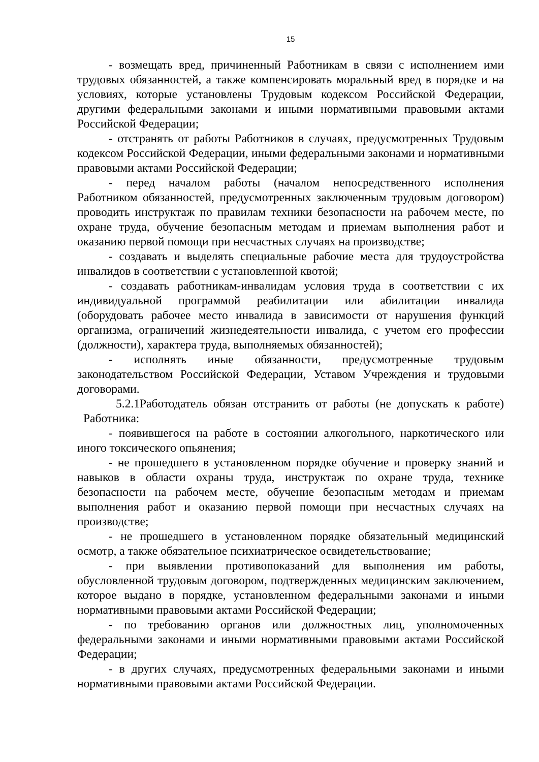15
- возмещать вред, причиненный Работникам в связи с исполнением ими трудовых обязанностей, а также компенсировать моральный вред в порядке и на условиях, которые установлены Трудовым кодексом Российской Федерации, другими федеральными законами и иными нормативными правовыми актами Российской Федерации;
- отстранять от работы Работников в случаях, предусмотренных Трудовым кодексом Российской Федерации, иными федеральными законами и нормативными правовыми актами Российской Федерации;
- перед началом работы (началом непосредственного исполнения Работником обязанностей, предусмотренных заключенным трудовым договором) проводить инструктаж по правилам техники безопасности на рабочем месте, по охране труда, обучение безопасным методам и приемам выполнения работ и оказанию первой помощи при несчастных случаях на производстве;
- создавать и выделять специальные рабочие места для трудоустройства инвалидов в соответствии с установленной квотой;
- создавать работникам-инвалидам условия труда в соответствии с их индивидуальной программой реабилитации или абилитации инвалида (оборудовать рабочее место инвалида в зависимости от нарушения функций организма, ограничений жизнедеятельности инвалида, с учетом его профессии (должности), характера труда, выполняемых обязанностей);
- исполнять иные обязанности, предусмотренные трудовым законодательством Российской Федерации, Уставом Учреждения и трудовыми договорами.
5.2.1Работодатель обязан отстранить от работы (не допускать к работе) Работника:
- появившегося на работе в состоянии алкогольного, наркотического или иного токсического опьянения;
- не прошедшего в установленном порядке обучение и проверку знаний и навыков в области охраны труда, инструктаж по охране труда, технике безопасности на рабочем месте, обучение безопасным методам и приемам выполнения работ и оказанию первой помощи при несчастных случаях на производстве;
- не прошедшего в установленном порядке обязательный медицинский осмотр, а также обязательное психиатрическое освидетельствование;
- при выявлении противопоказаний для выполнения им работы, обусловленной трудовым договором, подтвержденных медицинским заключением, которое выдано в порядке, установленном федеральными законами и иными нормативными правовыми актами Российской Федерации;
- по требованию органов или должностных лиц, уполномоченных федеральными законами и иными нормативными правовыми актами Российской Федерации;
- в других случаях, предусмотренных федеральными законами и иными нормативными правовыми актами Российской Федерации.